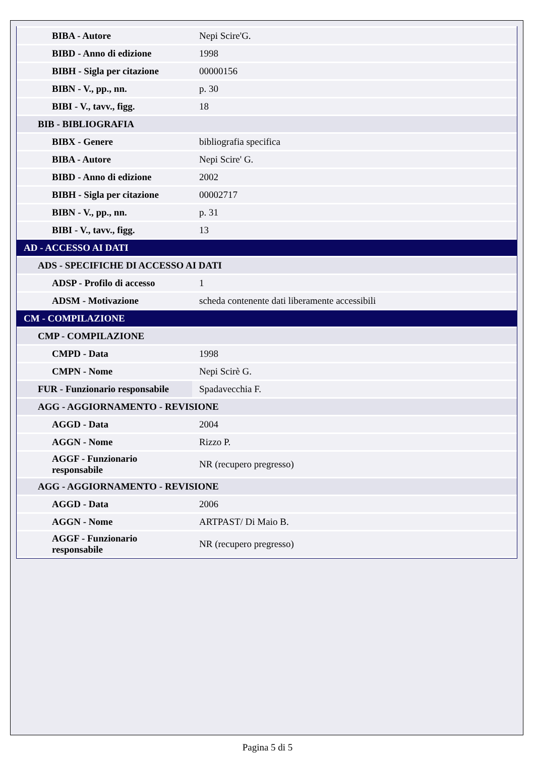| BIBA - Autore | Nepi Scire'G. |
| BIBD - Anno di edizione | 1998 |
| BIBH - Sigla per citazione | 00000156 |
| BIBN - V., pp., nn. | p. 30 |
| BIBI - V., tavv., figg. | 18 |
| BIB - BIBLIOGRAFIA | |
| BIBX - Genere | bibliografia specifica |
| BIBA - Autore | Nepi Scire' G. |
| BIBD - Anno di edizione | 2002 |
| BIBH - Sigla per citazione | 00002717 |
| BIBN - V., pp., nn. | p. 31 |
| BIBI - V., tavv., figg. | 13 |
| AD - ACCESSO AI DATI | |
| ADS - SPECIFICHE DI ACCESSO AI DATI | |
| ADSP - Profilo di accesso | 1 |
| ADSM - Motivazione | scheda contenente dati liberamente accessibili |
| CM - COMPILAZIONE | |
| CMP - COMPILAZIONE | |
| CMPD - Data | 1998 |
| CMPN - Nome | Nepi Scirè G. |
| FUR - Funzionario responsabile | Spadavecchia F. |
| AGG - AGGIORNAMENTO - REVISIONE | |
| AGGD - Data | 2004 |
| AGGN - Nome | Rizzo P. |
| AGGF - Funzionario responsabile | NR (recupero pregresso) |
| AGG - AGGIORNAMENTO - REVISIONE | |
| AGGD - Data | 2006 |
| AGGN - Nome | ARTPAST/ Di Maio B. |
| AGGF - Funzionario responsabile | NR (recupero pregresso) |
Pagina 5 di 5